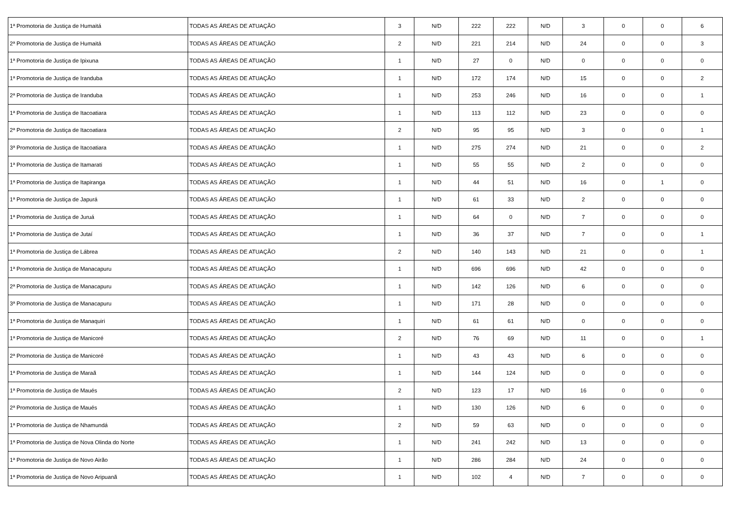| 1ª Promotoria de Justiça de Humaitá | TODAS AS ÁREAS DE ATUAÇÃO | 3 | N/D | 222 | 222 | N/D | 3 | 0 | 0 | 6 |
| 2ª Promotoria de Justiça de Humaitá | TODAS AS ÁREAS DE ATUAÇÃO | 2 | N/D | 221 | 214 | N/D | 24 | 0 | 0 | 3 |
| 1ª Promotoria de Justiça de Ipixuna | TODAS AS ÁREAS DE ATUAÇÃO | 1 | N/D | 27 | 0 | N/D | 0 | 0 | 0 | 0 |
| 1ª Promotoria de Justiça de Iranduba | TODAS AS ÁREAS DE ATUAÇÃO | 1 | N/D | 172 | 174 | N/D | 15 | 0 | 0 | 2 |
| 2ª Promotoria de Justiça de Iranduba | TODAS AS ÁREAS DE ATUAÇÃO | 1 | N/D | 253 | 246 | N/D | 16 | 0 | 0 | 1 |
| 1ª Promotoria de Justiça de Itacoatiara | TODAS AS ÁREAS DE ATUAÇÃO | 1 | N/D | 113 | 112 | N/D | 23 | 0 | 0 | 0 |
| 2ª Promotoria de Justiça de Itacoatiara | TODAS AS ÁREAS DE ATUAÇÃO | 2 | N/D | 95 | 95 | N/D | 3 | 0 | 0 | 1 |
| 3ª Promotoria de Justiça de Itacoatiara | TODAS AS ÁREAS DE ATUAÇÃO | 1 | N/D | 275 | 274 | N/D | 21 | 0 | 0 | 2 |
| 1ª Promotoria de Justiça de Itamarati | TODAS AS ÁREAS DE ATUAÇÃO | 1 | N/D | 55 | 55 | N/D | 2 | 0 | 0 | 0 |
| 1ª Promotoria de Justiça de Itapiranga | TODAS AS ÁREAS DE ATUAÇÃO | 1 | N/D | 44 | 51 | N/D | 16 | 0 | 1 | 0 |
| 1ª Promotoria de Justiça de Japurá | TODAS AS ÁREAS DE ATUAÇÃO | 1 | N/D | 61 | 33 | N/D | 2 | 0 | 0 | 0 |
| 1ª Promotoria de Justiça de Juruá | TODAS AS ÁREAS DE ATUAÇÃO | 1 | N/D | 64 | 0 | N/D | 7 | 0 | 0 | 0 |
| 1ª Promotoria de Justiça de Jutaí | TODAS AS ÁREAS DE ATUAÇÃO | 1 | N/D | 36 | 37 | N/D | 7 | 0 | 0 | 1 |
| 1ª Promotoria de Justiça de Lábrea | TODAS AS ÁREAS DE ATUAÇÃO | 2 | N/D | 140 | 143 | N/D | 21 | 0 | 0 | 1 |
| 1ª Promotoria de Justiça de Manacapuru | TODAS AS ÁREAS DE ATUAÇÃO | 1 | N/D | 696 | 696 | N/D | 42 | 0 | 0 | 0 |
| 2ª Promotoria de Justiça de Manacapuru | TODAS AS ÁREAS DE ATUAÇÃO | 1 | N/D | 142 | 126 | N/D | 6 | 0 | 0 | 0 |
| 3ª Promotoria de Justiça de Manacapuru | TODAS AS ÁREAS DE ATUAÇÃO | 1 | N/D | 171 | 28 | N/D | 0 | 0 | 0 | 0 |
| 1ª Promotoria de Justiça de Manaquiri | TODAS AS ÁREAS DE ATUAÇÃO | 1 | N/D | 61 | 61 | N/D | 0 | 0 | 0 | 0 |
| 1ª Promotoria de Justiça de Manicoré | TODAS AS ÁREAS DE ATUAÇÃO | 2 | N/D | 76 | 69 | N/D | 11 | 0 | 0 | 1 |
| 2ª Promotoria de Justiça de Manicoré | TODAS AS ÁREAS DE ATUAÇÃO | 1 | N/D | 43 | 43 | N/D | 6 | 0 | 0 | 0 |
| 1ª Promotoria de Justiça de Maraã | TODAS AS ÁREAS DE ATUAÇÃO | 1 | N/D | 144 | 124 | N/D | 0 | 0 | 0 | 0 |
| 1ª Promotoria de Justiça de Maués | TODAS AS ÁREAS DE ATUAÇÃO | 2 | N/D | 123 | 17 | N/D | 16 | 0 | 0 | 0 |
| 2ª Promotoria de Justiça de Maués | TODAS AS ÁREAS DE ATUAÇÃO | 1 | N/D | 130 | 126 | N/D | 6 | 0 | 0 | 0 |
| 1ª Promotoria de Justiça de Nhamundá | TODAS AS ÁREAS DE ATUAÇÃO | 2 | N/D | 59 | 63 | N/D | 0 | 0 | 0 | 0 |
| 1ª Promotoria de Justiça de Nova Olinda do Norte | TODAS AS ÁREAS DE ATUAÇÃO | 1 | N/D | 241 | 242 | N/D | 13 | 0 | 0 | 0 |
| 1ª Promotoria de Justiça de Novo Airão | TODAS AS ÁREAS DE ATUAÇÃO | 1 | N/D | 286 | 284 | N/D | 24 | 0 | 0 | 0 |
| 1ª Promotoria de Justiça de Novo Aripuanã | TODAS AS ÁREAS DE ATUAÇÃO | 1 | N/D | 102 | 4 | N/D | 7 | 0 | 0 | 0 |